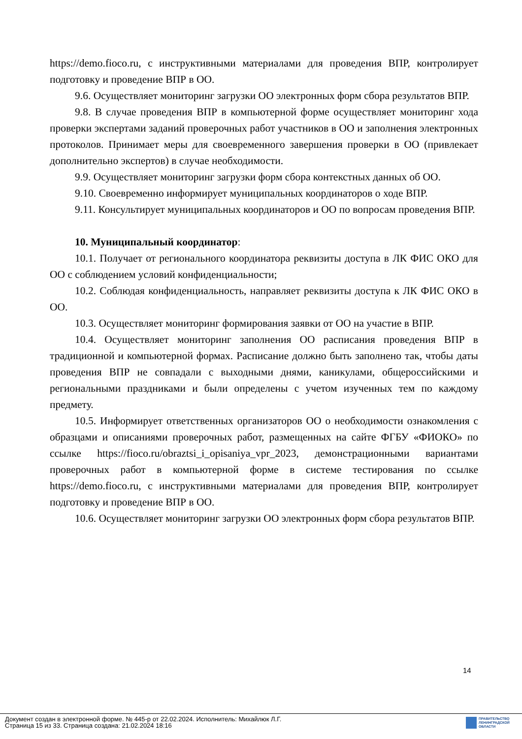https://demo.fioco.ru, с инструктивными материалами для проведения ВПР, контролирует подготовку и проведение ВПР в ОО.
9.6. Осуществляет мониторинг загрузки ОО электронных форм сбора результатов ВПР.
9.8. В случае проведения ВПР в компьютерной форме осуществляет мониторинг хода проверки экспертами заданий проверочных работ участников в ОО и заполнения электронных протоколов. Принимает меры для своевременного завершения проверки в ОО (привлекает дополнительно экспертов) в случае необходимости.
9.9. Осуществляет мониторинг загрузки форм сбора контекстных данных об ОО.
9.10. Своевременно информирует муниципальных координаторов о ходе ВПР.
9.11. Консультирует муниципальных координаторов и ОО по вопросам проведения ВПР.
10. Муниципальный координатор:
10.1. Получает от регионального координатора реквизиты доступа в ЛК ФИС ОКО для ОО с соблюдением условий конфиденциальности;
10.2. Соблюдая конфиденциальность, направляет реквизиты доступа к ЛК ФИС ОКО в ОО.
10.3. Осуществляет мониторинг формирования заявки от ОО на участие в ВПР.
10.4. Осуществляет мониторинг заполнения ОО расписания проведения ВПР в традиционной и компьютерной формах. Расписание должно быть заполнено так, чтобы даты проведения ВПР не совпадали с выходными днями, каникулами, общероссийскими и региональными праздниками и были определены с учетом изученных тем по каждому предмету.
10.5. Информирует ответственных организаторов ОО о необходимости ознакомления с образцами и описаниями проверочных работ, размещенных на сайте ФГБУ «ФИОКО» по ссылке https://fioco.ru/obraztsi_i_opisaniya_vpr_2023, демонстрационными вариантами проверочных работ в компьютерной форме в системе тестирования по ссылке https://demo.fioco.ru, с инструктивными материалами для проведения ВПР, контролирует подготовку и проведение ВПР в ОО.
10.6. Осуществляет мониторинг загрузки ОО электронных форм сбора результатов ВПР.
14
Документ создан в электронной форме. № 445-р от 22.02.2024. Исполнитель: Михайлюк Л.Г.
Страница 15 из 33. Страница создана: 21.02.2024 18:16
ПРАВИТЕЛЬСТВО
ЛЕНИНГРАДСКОЙ
ОБЛАСТИ